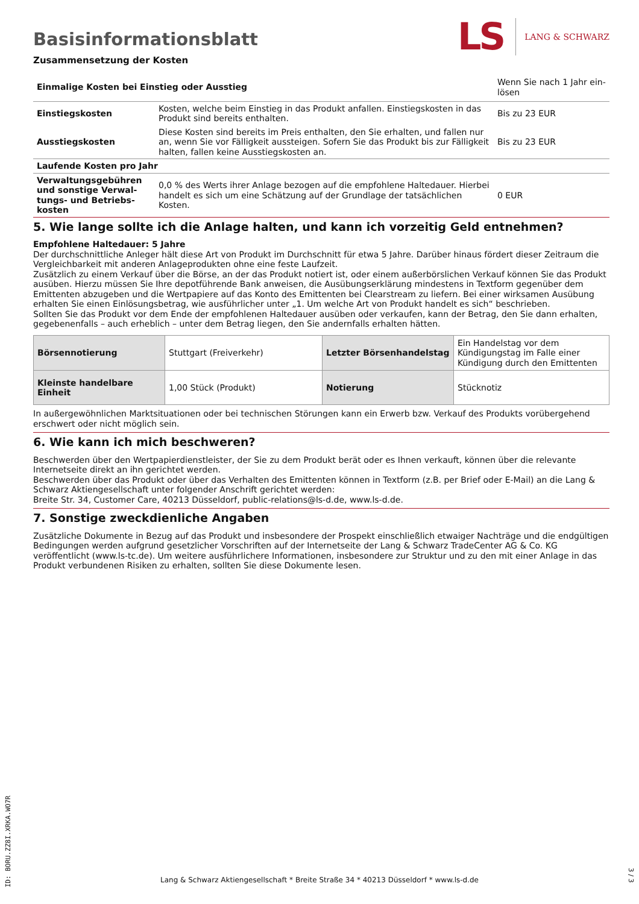Basisinformationsblatt
LS LANG & SCHWARZ
Zusammensetzung der Kosten
| Einmalige Kosten bei Einstieg oder Ausstieg | | Wenn Sie nach 1 Jahr ein-lösen |
| Einstiegskosten | Kosten, welche beim Einstieg in das Produkt anfallen. Einstiegskosten in das Produkt sind bereits enthalten. | Bis zu 23 EUR |
| Ausstiegskosten | Diese Kosten sind bereits im Preis enthalten, den Sie erhalten, und fallen nur an, wenn Sie vor Fälligkeit aussteigen. Sofern Sie das Produkt bis zur Fälligkeit halten, fallen keine Ausstiegskosten an. | Bis zu 23 EUR |
| Laufende Kosten pro Jahr | | |
| Verwaltungsgebühren und sonstige Verwal-tungs- und Betriebs-kosten | 0,0 % des Werts ihrer Anlage bezogen auf die empfohlene Haltedauer. Hierbei handelt es sich um eine Schätzung auf der Grundlage der tatsächlichen Kosten. | 0 EUR |
5. Wie lange sollte ich die Anlage halten, und kann ich vorzeitig Geld entnehmen?
Empfohlene Haltedauer: 5 Jahre
Der durchschnittliche Anleger hält diese Art von Produkt im Durchschnitt für etwa 5 Jahre. Darüber hinaus fördert dieser Zeitraum die Vergleichbarkeit mit anderen Anlageprodukten ohne eine feste Laufzeit.
Zusätzlich zu einem Verkauf über die Börse, an der das Produkt notiert ist, oder einem außerbörslichen Verkauf können Sie das Produkt ausüben. Hierzu müssen Sie Ihre depotführende Bank anweisen, die Ausübungserklärung mindestens in Textform gegenüber dem Emittenten abzugeben und die Wertpapiere auf das Konto des Emittenten bei Clearstream zu liefern. Bei einer wirksamen Ausübung erhalten Sie einen Einlösungsbetrag, wie ausführlicher unter „1. Um welche Art von Produkt handelt es sich“ beschrieben.
Sollten Sie das Produkt vor dem Ende der empfohlenen Haltedauer ausüben oder verkaufen, kann der Betrag, den Sie dann erhalten, gegebenenfalls – auch erheblich – unter dem Betrag liegen, den Sie andernfalls erhalten hätten.
| Börsennotierung | Stuttgart (Freiverkehr) | Letzter Börsenhandelstag | Ein Handelstag vor dem Kündigungstag im Falle einer Kündigung durch den Emittenten |
| Kleinste handelbare Einheit | 1,00 Stück (Produkt) | Notierung | Stücknotiz |
In außergewöhnlichen Marktsituationen oder bei technischen Störungen kann ein Erwerb bzw. Verkauf des Produkts vorübergehend erschwert oder nicht möglich sein.
6. Wie kann ich mich beschweren?
Beschwerden über den Wertpapierdienstleister, der Sie zu dem Produkt berät oder es Ihnen verkauft, können über die relevante Internetseite direkt an ihn gerichtet werden.
Beschwerden über das Produkt oder über das Verhalten des Emittenten können in Textform (z.B. per Brief oder E-Mail) an die Lang & Schwarz Aktiengesellschaft unter folgender Anschrift gerichtet werden:
Breite Str. 34, Customer Care, 40213 Düsseldorf, public-relations@ls-d.de, www.ls-d.de.
7. Sonstige zweckdienliche Angaben
Zusätzliche Dokumente in Bezug auf das Produkt und insbesondere der Prospekt einschließlich etwaiger Nachträge und die endgültigen Bedingungen werden aufgrund gesetzlicher Vorschriften auf der Internetseite der Lang & Schwarz TradeCenter AG & Co. KG veröffentlicht (www.ls-tc.de). Um weitere ausführlichere Informationen, insbesondere zur Struktur und zu den mit einer Anlage in das Produkt verbundenen Risiken zu erhalten, sollten Sie diese Dokumente lesen.
ID: BORU.ZZ8I.XRKA.WO7R
Lang & Schwarz Aktiengesellschaft * Breite Straße 34 * 40213 Düsseldorf * www.ls-d.de
3 / 3